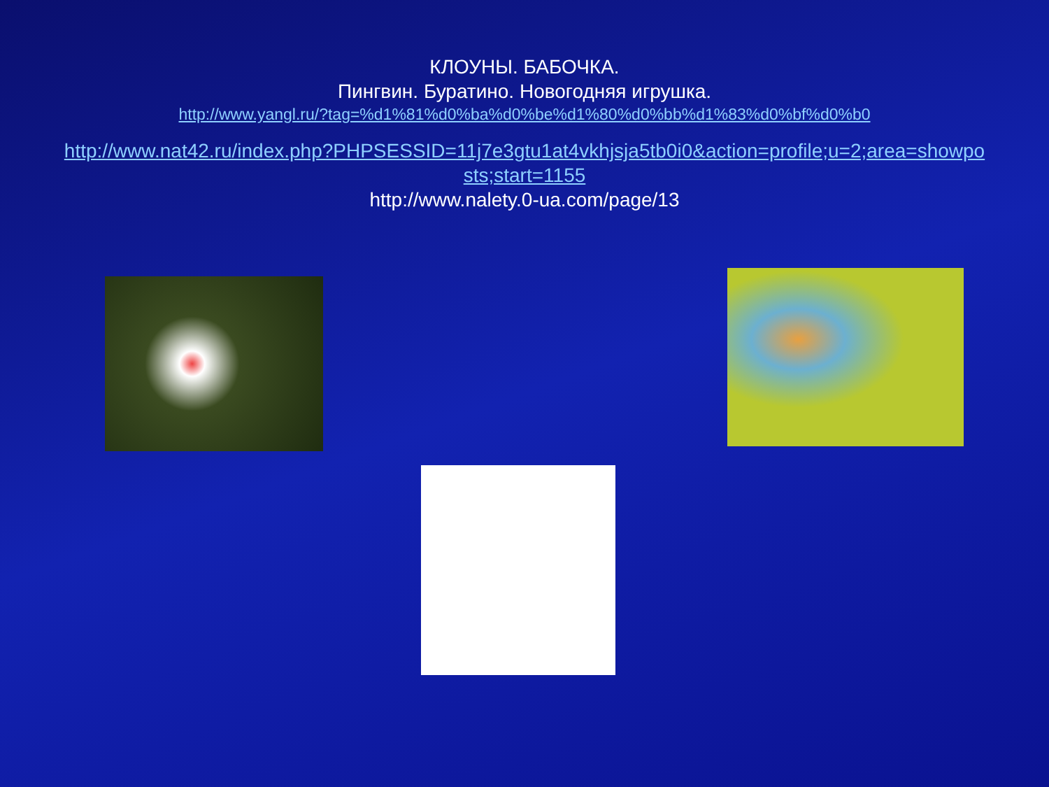КЛОУНЫ. БАБОЧКА.
Пингвин. Буратино. Новогодняя игрушка.
http://www.yangl.ru/?tag=%d1%81%d0%ba%d0%be%d1%80%d0%bb%d1%83%d0%bf%d0%b0
http://www.nat42.ru/index.php?PHPSESSID=11j7e3gtu1at4vkhjsja5tb0i0&action=profile;u=2;area=showposts;start=1155
http://www.nalety.0-ua.com/page/13